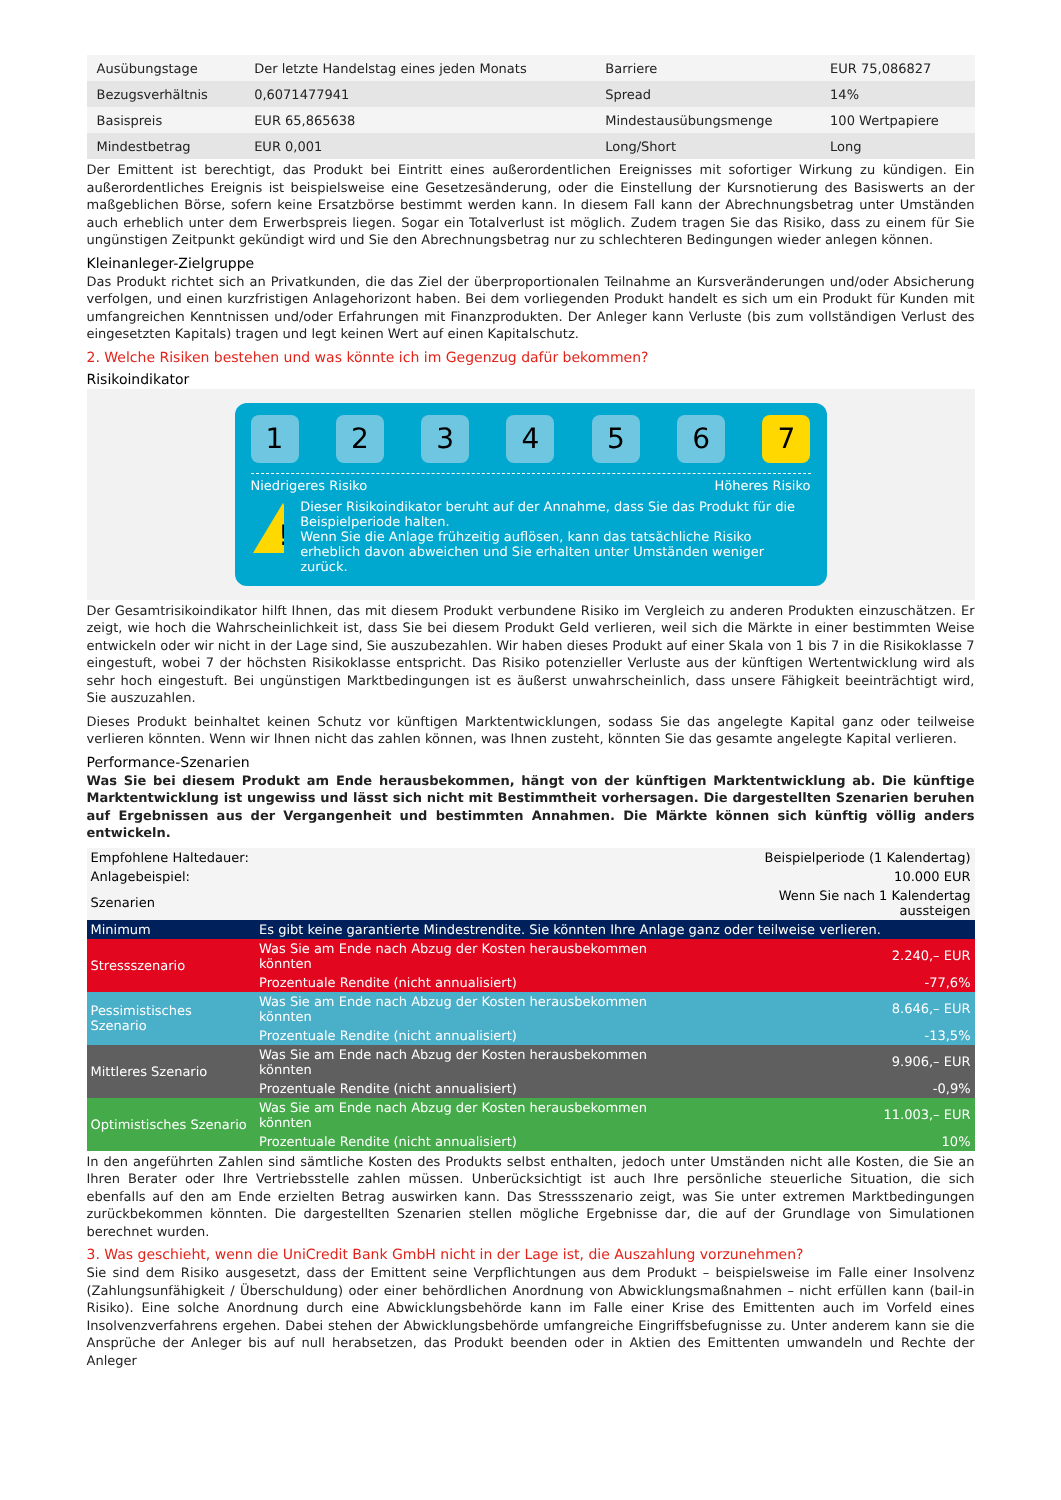| Ausübungstage | Der letzte Handelstag eines jeden Monats | Barriere | EUR 75,086827 |
| Bezugsverhältnis | 0,6071477941 | Spread | 14% |
| Basispreis | EUR 65,865638 | Mindestausübungsmenge | 100 Wertpapiere |
| Mindestbetrag | EUR 0,001 | Long/Short | Long |
Der Emittent ist berechtigt, das Produkt bei Eintritt eines außerordentlichen Ereignisses mit sofortiger Wirkung zu kündigen. Ein außerordentliches Ereignis ist beispielsweise eine Gesetzesänderung, oder die Einstellung der Kursnotierung des Basiswerts an der maßgeblichen Börse, sofern keine Ersatzbörse bestimmt werden kann. In diesem Fall kann der Abrechnungsbetrag unter Umständen auch erheblich unter dem Erwerbspreis liegen. Sogar ein Totalverlust ist möglich. Zudem tragen Sie das Risiko, dass zu einem für Sie ungünstigen Zeitpunkt gekündigt wird und Sie den Abrechnungsbetrag nur zu schlechteren Bedingungen wieder anlegen können.
Kleinanleger-Zielgruppe
Das Produkt richtet sich an Privatkunden, die das Ziel der überproportionalen Teilnahme an Kursveränderungen und/oder Absicherung verfolgen, und einen kurzfristigen Anlagehorizont haben. Bei dem vorliegenden Produkt handelt es sich um ein Produkt für Kunden mit umfangreichen Kenntnissen und/oder Erfahrungen mit Finanzprodukten. Der Anleger kann Verluste (bis zum vollständigen Verlust des eingesetzten Kapitals) tragen und legt keinen Wert auf einen Kapitalschutz.
2. Welche Risiken bestehen und was könnte ich im Gegenzug dafür bekommen?
Risikoindikator
1 2 3 4 5 6 7
Niedrigeres Risiko Höheres Risiko
!
Dieser Risikoindikator beruht auf der Annahme, dass Sie das Produkt für die Beispielperiode halten.
Wenn Sie die Anlage frühzeitig auflösen, kann das tatsächliche Risiko erheblich davon abweichen und Sie erhalten unter Umständen weniger zurück.
Der Gesamtrisikoindikator hilft Ihnen, das mit diesem Produkt verbundene Risiko im Vergleich zu anderen Produkten einzuschätzen. Er zeigt, wie hoch die Wahrscheinlichkeit ist, dass Sie bei diesem Produkt Geld verlieren, weil sich die Märkte in einer bestimmten Weise entwickeln oder wir nicht in der Lage sind, Sie auszubezahlen. Wir haben dieses Produkt auf einer Skala von 1 bis 7 in die Risikoklasse 7 eingestuft, wobei 7 der höchsten Risikoklasse entspricht. Das Risiko potenzieller Verluste aus der künftigen Wertentwicklung wird als sehr hoch eingestuft. Bei ungünstigen Marktbedingungen ist es äußerst unwahrscheinlich, dass unsere Fähigkeit beeinträchtigt wird, Sie auszuzahlen.
Dieses Produkt beinhaltet keinen Schutz vor künftigen Marktentwicklungen, sodass Sie das angelegte Kapital ganz oder teilweise verlieren könnten. Wenn wir Ihnen nicht das zahlen können, was Ihnen zusteht, könnten Sie das gesamte angelegte Kapital verlieren.
Performance-Szenarien
Was Sie bei diesem Produkt am Ende herausbekommen, hängt von der künftigen Marktentwicklung ab. Die künftige Marktentwicklung ist ungewiss und lässt sich nicht mit Bestimmtheit vorhersagen. Die dargestellten Szenarien beruhen auf Ergebnissen aus der Vergangenheit und bestimmten Annahmen. Die Märkte können sich künftig völlig anders entwickeln.
| Empfohlene Haltedauer: | | Beispielperiode (1 Kalendertag) |
| Anlagebeispiel: | | 10.000 EUR |
| Szenarien | | Wenn Sie nach 1 Kalendertag aussteigen |
| Minimum | Es gibt keine garantierte Mindestrendite. Sie könnten Ihre Anlage ganz oder teilweise verlieren. | |
| Stressszenario | Was Sie am Ende nach Abzug der Kosten herausbekommen könnten | 2.240,– EUR |
| | Prozentuale Rendite (nicht annualisiert) | -77,6% |
| Pessimistisches Szenario | Was Sie am Ende nach Abzug der Kosten herausbekommen könnten | 8.646,– EUR |
| | Prozentuale Rendite (nicht annualisiert) | -13,5% |
| Mittleres Szenario | Was Sie am Ende nach Abzug der Kosten herausbekommen könnten | 9.906,– EUR |
| | Prozentuale Rendite (nicht annualisiert) | -0,9% |
| Optimistisches Szenario | Was Sie am Ende nach Abzug der Kosten herausbekommen könnten | 11.003,– EUR |
| | Prozentuale Rendite (nicht annualisiert) | 10% |
In den angeführten Zahlen sind sämtliche Kosten des Produkts selbst enthalten, jedoch unter Umständen nicht alle Kosten, die Sie an Ihren Berater oder Ihre Vertriebsstelle zahlen müssen. Unberücksichtigt ist auch Ihre persönliche steuerliche Situation, die sich ebenfalls auf den am Ende erzielten Betrag auswirken kann. Das Stressszenario zeigt, was Sie unter extremen Marktbedingungen zurückbekommen könnten. Die dargestellten Szenarien stellen mögliche Ergebnisse dar, die auf der Grundlage von Simulationen berechnet wurden.
3. Was geschieht, wenn die UniCredit Bank GmbH nicht in der Lage ist, die Auszahlung vorzunehmen?
Sie sind dem Risiko ausgesetzt, dass der Emittent seine Verpflichtungen aus dem Produkt – beispielsweise im Falle einer Insolvenz (Zahlungsunfähigkeit / Überschuldung) oder einer behördlichen Anordnung von Abwicklungsmaßnahmen – nicht erfüllen kann (bail-in Risiko). Eine solche Anordnung durch eine Abwicklungsbehörde kann im Falle einer Krise des Emittenten auch im Vorfeld eines Insolvenzverfahrens ergehen. Dabei stehen der Abwicklungsbehörde umfangreiche Eingriffsbefugnisse zu. Unter anderem kann sie die Ansprüche der Anleger bis auf null herabsetzen, das Produkt beenden oder in Aktien des Emittenten umwandeln und Rechte der Anleger